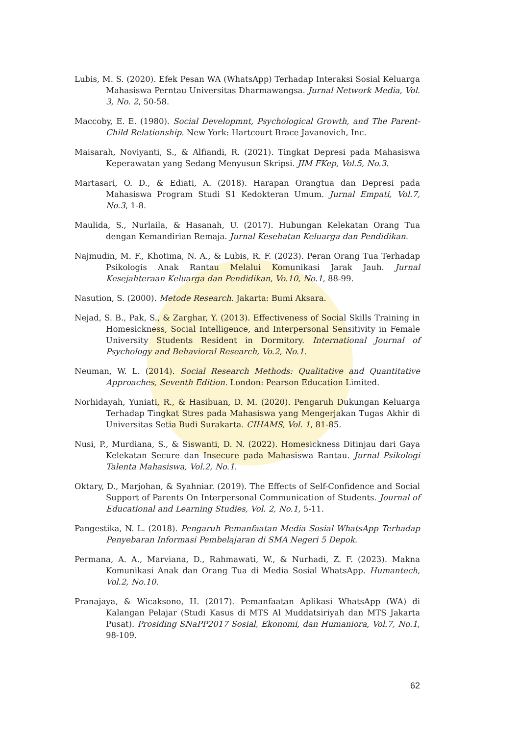Lubis, M. S. (2020). Efek Pesan WA (WhatsApp) Terhadap Interaksi Sosial Keluarga Mahasiswa Perntau Universitas Dharmawangsa. Jurnal Network Media, Vol. 3, No. 2, 50-58.
Maccoby, E. E. (1980). Social Developmnt, Psychological Growth, and The Parent-Child Relationship. New York: Hartcourt Brace Javanovich, Inc.
Maisarah, Noviyanti, S., & Alfiandi, R. (2021). Tingkat Depresi pada Mahasiswa Keperawatan yang Sedang Menyusun Skripsi. JIM FKep, Vol.5, No.3.
Martasari, O. D., & Ediati, A. (2018). Harapan Orangtua dan Depresi pada Mahasiswa Program Studi S1 Kedokteran Umum. Jurnal Empati, Vol.7, No.3, 1-8.
Maulida, S., Nurlaila, & Hasanah, U. (2017). Hubungan Kelekatan Orang Tua dengan Kemandirian Remaja. Jurnal Kesehatan Keluarga dan Pendidikan.
Najmudin, M. F., Khotima, N. A., & Lubis, R. F. (2023). Peran Orang Tua Terhadap Psikologis Anak Rantau Melalui Komunikasi Jarak Jauh. Jurnal Kesejahteraan Keluarga dan Pendidikan, Vo.10, No.1, 88-99.
Nasution, S. (2000). Metode Research. Jakarta: Bumi Aksara.
Nejad, S. B., Pak, S., & Zarghar, Y. (2013). Effectiveness of Social Skills Training in Homesickness, Social Intelligence, and Interpersonal Sensitivity in Female University Students Resident in Dormitory. International Journal of Psychology and Behavioral Research, Vo.2, No.1.
Neuman, W. L. (2014). Social Research Methods: Qualitative and Quantitative Approaches, Seventh Edition. London: Pearson Education Limited.
Norhidayah, Yuniati, R., & Hasibuan, D. M. (2020). Pengaruh Dukungan Keluarga Terhadap Tingkat Stres pada Mahasiswa yang Mengerjakan Tugas Akhir di Universitas Setia Budi Surakarta. CIHAMS, Vol. 1, 81-85.
Nusi, P., Murdiana, S., & Siswanti, D. N. (2022). Homesickness Ditinjau dari Gaya Kelekatan Secure dan Insecure pada Mahasiswa Rantau. Jurnal Psikologi Talenta Mahasiswa, Vol.2, No.1.
Oktary, D., Marjohan, & Syahniar. (2019). The Effects of Self-Confidence and Social Support of Parents On Interpersonal Communication of Students. Journal of Educational and Learning Studies, Vol. 2, No.1, 5-11.
Pangestika, N. L. (2018). Pengaruh Pemanfaatan Media Sosial WhatsApp Terhadap Penyebaran Informasi Pembelajaran di SMA Negeri 5 Depok.
Permana, A. A., Marviana, D., Rahmawati, W., & Nurhadi, Z. F. (2023). Makna Komunikasi Anak dan Orang Tua di Media Sosial WhatsApp. Humantech, Vol.2, No.10.
Pranajaya, & Wicaksono, H. (2017). Pemanfaatan Aplikasi WhatsApp (WA) di Kalangan Pelajar (Studi Kasus di MTS Al Muddatsiriyah dan MTS Jakarta Pusat). Prosiding SNaPP2017 Sosial, Ekonomi, dan Humaniora, Vol.7, No.1, 98-109.
62